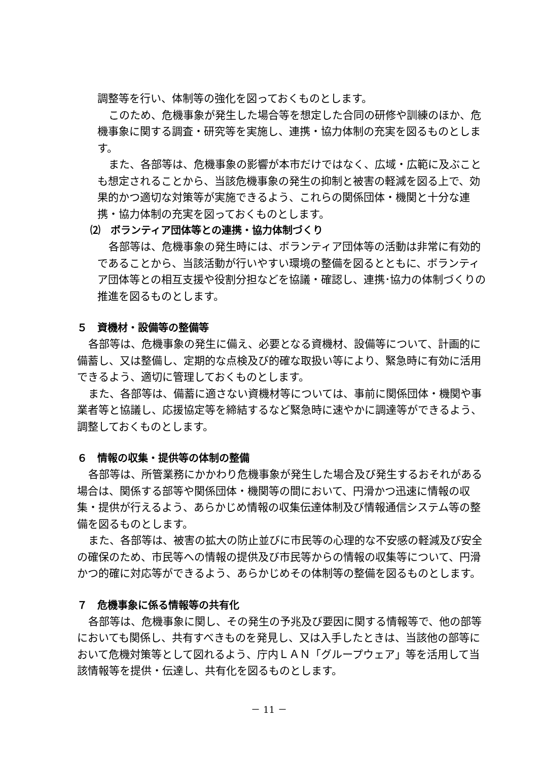調整等を行い、体制等の強化を図っておくものとします。
このため、危機事象が発生した場合等を想定した合同の研修や訓練のほか、危機事象に関する調査・研究等を実施し、連携・協力体制の充実を図るものとします。
また、各部等は、危機事象の影響が本市だけではなく、広域・広範に及ぶことも想定されることから、当該危機事象の発生の抑制と被害の軽減を図る上で、効果的かつ適切な対策等が実施できるよう、これらの関係団体・機関と十分な連携・協力体制の充実を図っておくものとします。
⑵　ボランティア団体等との連携・協力体制づくり
各部等は、危機事象の発生時には、ボランティア団体等の活動は非常に有効的であることから、当該活動が行いやすい環境の整備を図るとともに、ボランティア団体等との相互支援や役割分担などを協議・確認し、連携･協力の体制づくりの推進を図るものとします。
５　資機材・設備等の整備等
各部等は、危機事象の発生に備え、必要となる資機材、設備等について、計画的に備蓄し、又は整備し、定期的な点検及び的確な取扱い等により、緊急時に有効に活用できるよう、適切に管理しておくものとします。
また、各部等は、備蓄に適さない資機材等については、事前に関係団体・機関や事業者等と協議し、応援協定等を締結するなど緊急時に速やかに調達等ができるよう、調整しておくものとします。
６　情報の収集・提供等の体制の整備
各部等は、所管業務にかかわり危機事象が発生した場合及び発生するおそれがある場合は、関係する部等や関係団体・機関等の間において、円滑かつ迅速に情報の収集・提供が行えるよう、あらかじめ情報の収集伝達体制及び情報通信システム等の整備を図るものとします。
また、各部等は、被害の拡大の防止並びに市民等の心理的な不安感の軽減及び安全の確保のため、市民等への情報の提供及び市民等からの情報の収集等について、円滑かつ的確に対応等ができるよう、あらかじめその体制等の整備を図るものとします。
７　危機事象に係る情報等の共有化
各部等は、危機事象に関し、その発生の予兆及び要因に関する情報等で、他の部等においても関係し、共有すべきものを発見し、又は入手したときは、当該他の部等において危機対策等として図れるよう、庁内ＬＡＮ「グループウェア」等を活用して当該情報等を提供・伝達し、共有化を図るものとします。
－ 11 －